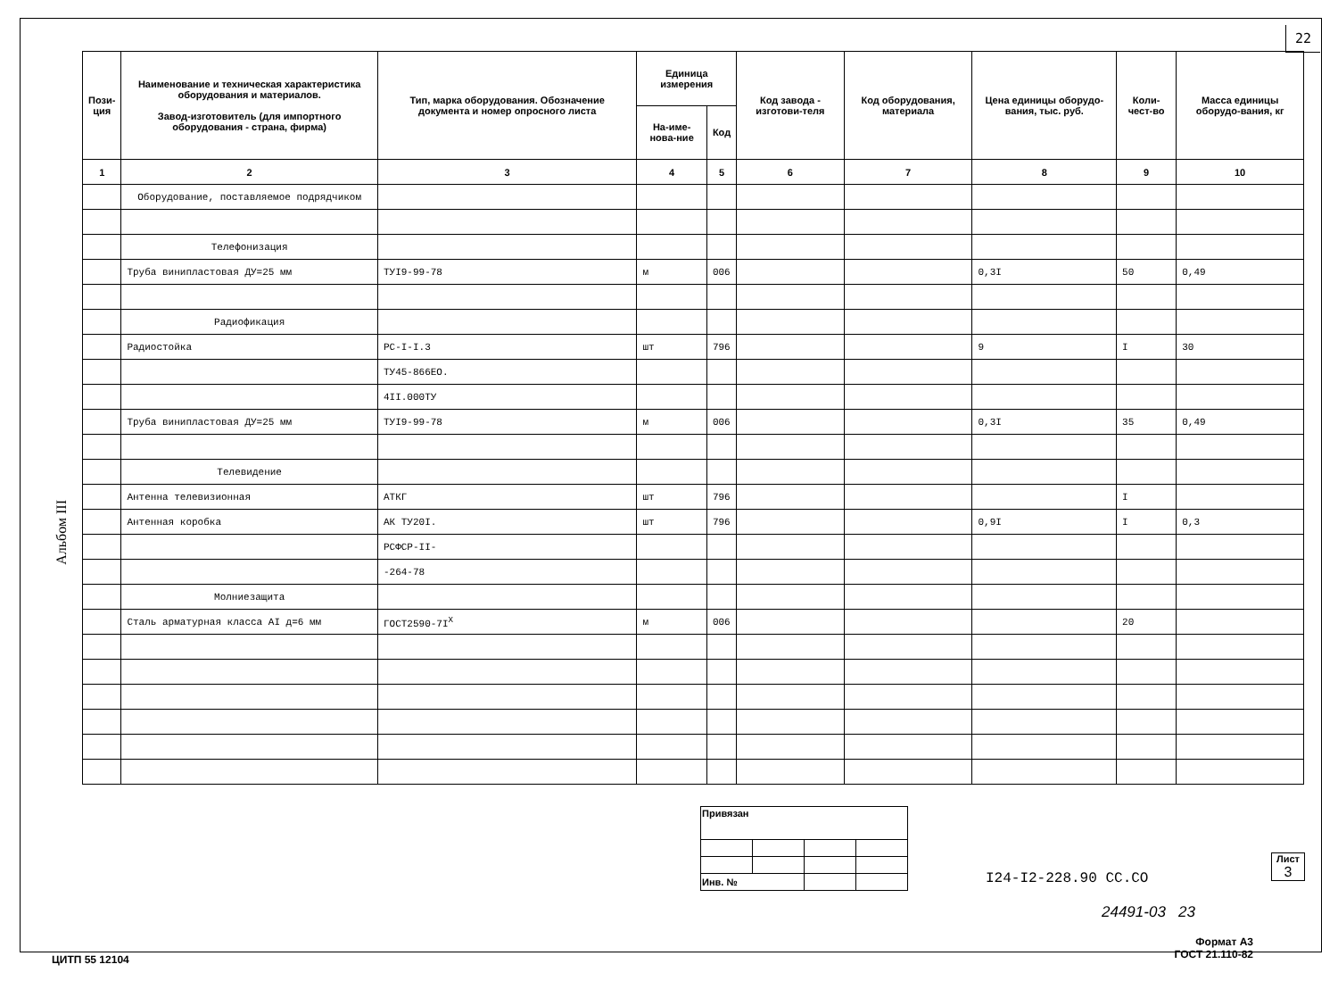22
Альбом III
| Пози- ция | Наименование и техническая характеристика оборудования и материалов. Завод-изготовитель (для импортного оборудования - страна, фирма) | Тип, марка оборудования. Обозначение документа и номер опросного листа | Единица измерения | | Код завода - изготови-теля | Код оборудования, материала | Цена единицы оборудо-вания, тыс. руб. | Коли-чест-во | Масса единицы оборудо-вания, кг |
| --- | --- | --- | --- | --- | --- | --- | --- | --- | --- |
| | | | На-име-нова-ние | Код | | | | | |
| 1 | 2 | 3 | 4 | 5 | 6 | 7 | 8 | 9 | 10 |
| | Оборудование, поставляемое подрядчиком | | | | | | | | |
| | Телефонизация | | | | | | | | |
| | Труба винипластовая ДУ=25 мм | ТУI9-99-78 | м | 006 | | | 0,3I | 50 | 0,49 |
| | Радиофикация | | | | | | | | |
| | Радиостойка | РС-I-I.3 | шт | 796 | | | 9 | I | 30 |
| | | ТУ45-866ЕО. | | | | | | | |
| | | 4II.000ТУ | | | | | | | |
| | Труба винипластовая ДУ=25 мм | ТУI9-99-78 | м | 006 | | | 0,3I | 35 | 0,49 |
| | Телевидение | | | | | | | | |
| | Антенна телевизионная | АТКГ | шт | 796 | | | | I | |
| | Антенная коробка | АК ТУ20I. | шт | 796 | | | 0,9I | I | 0,3 |
| | | РСФСР-II- | | | | | | | |
| | | -264-78 | | | | | | | |
| | Молниезащита | | | | | | | | |
| | Сталь арматурная класса AI д=6 мм | ГОСТ2590-7I<sup>Х</sup> | м | 006 | | | | 20 | |
| Привязан | | | |
| Инв. № | | | |
I24-I2-228.90 СС.СО
Лист
3
24491-03 23
Формат А3
ГОСТ 21.110-82
ЦИТП 55 12104